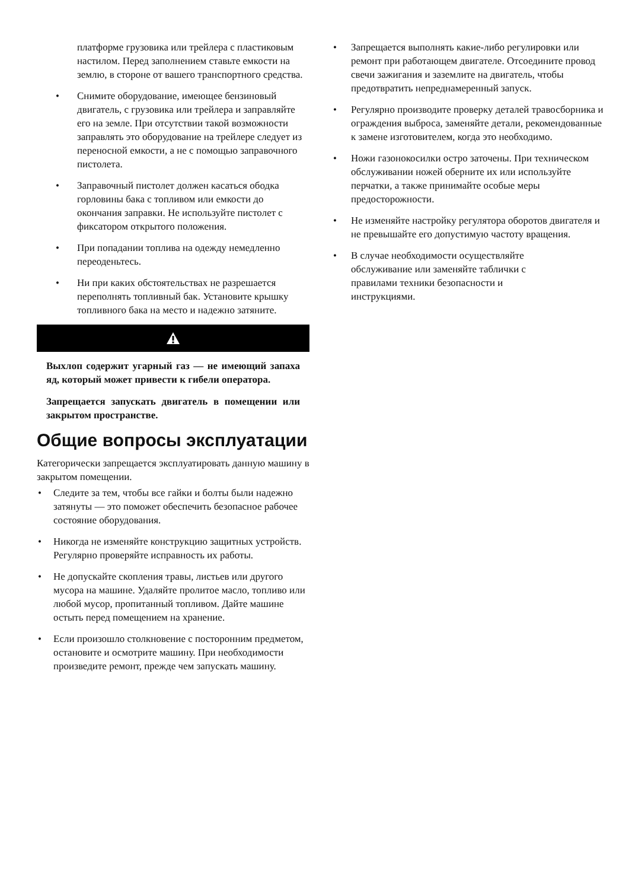платформе грузовика или трейлера с пластиковым настилом. Перед заполнением ставьте емкости на землю, в стороне от вашего транспортного средства.
• Снимите оборудование, имеющее бензиновый двигатель, с грузовика или трейлера и заправляйте его на земле. При отсутствии такой возможности заправлять это оборудование на трейлере следует из переносной емкости, а не с помощью заправочного пистолета.
• Заправочный пистолет должен касаться ободка горловины бака с топливом или емкости до окончания заправки. Не используйте пистолет с фиксатором открытого положения.
• При попадании топлива на одежду немедленно переоденьтесь.
• Ни при каких обстоятельствах не разрешается переполнять топливный бак. Установите крышку топливного бака на место и надежно затяните.
Выхлоп содержит угарный газ — не имеющий запаха яд, который может привести к гибели оператора.
Запрещается запускать двигатель в помещении или закрытом пространстве.
Общие вопросы эксплуатации
Категорически запрещается эксплуатировать данную машину в закрытом помещении.
• Следите за тем, чтобы все гайки и болты были надежно затянуты — это поможет обеспечить безопасное рабочее состояние оборудования.
• Никогда не изменяйте конструкцию защитных устройств. Регулярно проверяйте исправность их работы.
• Не допускайте скопления травы, листьев или другого мусора на машине. Удаляйте пролитое масло, топливо или любой мусор, пропитанный топливом. Дайте машине остыть перед помещением на хранение.
• Если произошло столкновение с посторонним предметом, остановите и осмотрите машину. При необходимости произведите ремонт, прежде чем запускать машину.
• Запрещается выполнять какие-либо регулировки или ремонт при работающем двигателе. Отсоедините провод свечи зажигания и заземлите на двигатель, чтобы предотвратить непреднамеренный запуск.
• Регулярно производите проверку деталей травосборника и ограждения выброса, заменяйте детали, рекомендованные к замене изготовителем, когда это необходимо.
• Ножи газонокосилки остро заточены. При техническом обслуживании ножей оберните их или используйте перчатки, а также принимайте особые меры предосторожности.
• Не изменяйте настройку регулятора оборотов двигателя и не превышайте его допустимую частоту вращения.
• В случае необходимости осуществляйте обслуживание или заменяйте таблички с правилами техники безопасности и инструкциями.